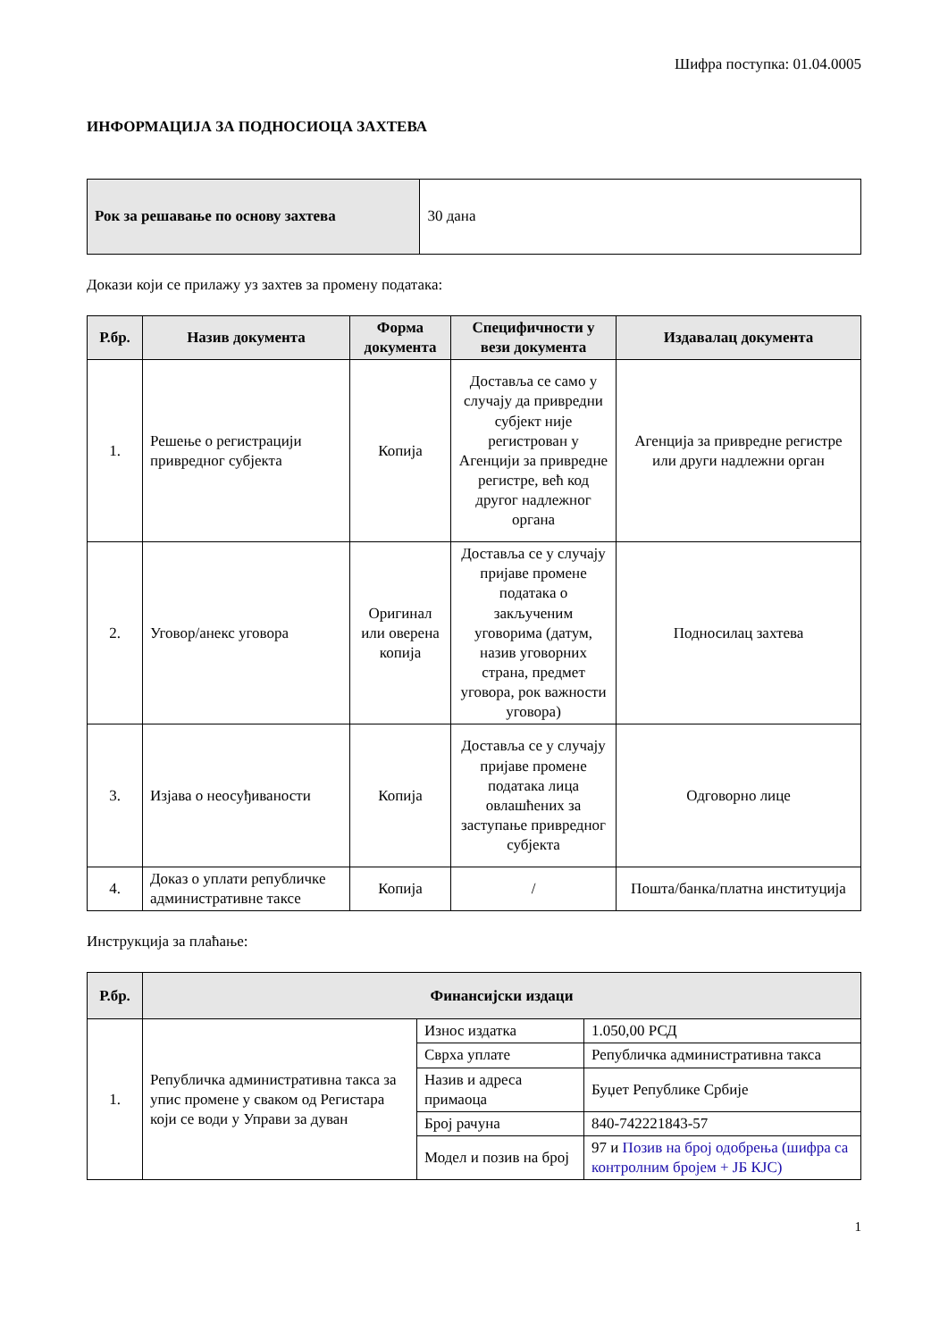Шифра поступка: 01.04.0005
ИНФОРМАЦИЈА ЗА ПОДНОСИОЦА ЗАХТЕВА
| Рок за решавање по основу захтева | 30 дана |
Докази који се прилажу уз захтев за промену података:
| Р.бр. | Назив документа | Форма документа | Специфичности у вези документа | Издавалац документа |
| --- | --- | --- | --- | --- |
| 1. | Решење о регистрацији привредног субјекта | Копија | Доставља се само у случају да привредни субјект није регистрован у Агенцији за привредне регистре, већ код другог надлежног органа | Агенција за привредне регистре или други надлежни орган |
| 2. | Уговор/анекс уговора | Оригинал или оверена копија | Доставља се у случају пријаве промене података о закљученим уговорима (датум, назив уговорних страна, предмет уговора, рок важности уговора) | Подносилац захтева |
| 3. | Изјава о неосуђиваности | Копија | Доставља се у случају пријаве промене података лица овлашћених за заступање привредног субјекта | Одговорно лице |
| 4. | Доказ о уплати републичке административне таксе | Копија | / | Пошта/банка/платна институција |
Инструкција за плаћање:
| Р.бр. | Финансијски издаци | | |
| --- | --- | --- | --- |
| 1. | Републичка административна такса за упис промене у сваком од Регистара који се води у Управи за дуван | Износ издатка | 1.050,00 РСД |
| | | Сврха уплате | Републичка административна такса |
| | | Назив и адреса примаоца | Буџет Републике Србије |
| | | Број рачуна | 840-742221843-57 |
| | | Модел и позив на број | 97 и Позив на број одобрења (шифра са контролним бројем + ЈБ КЈС) |
1